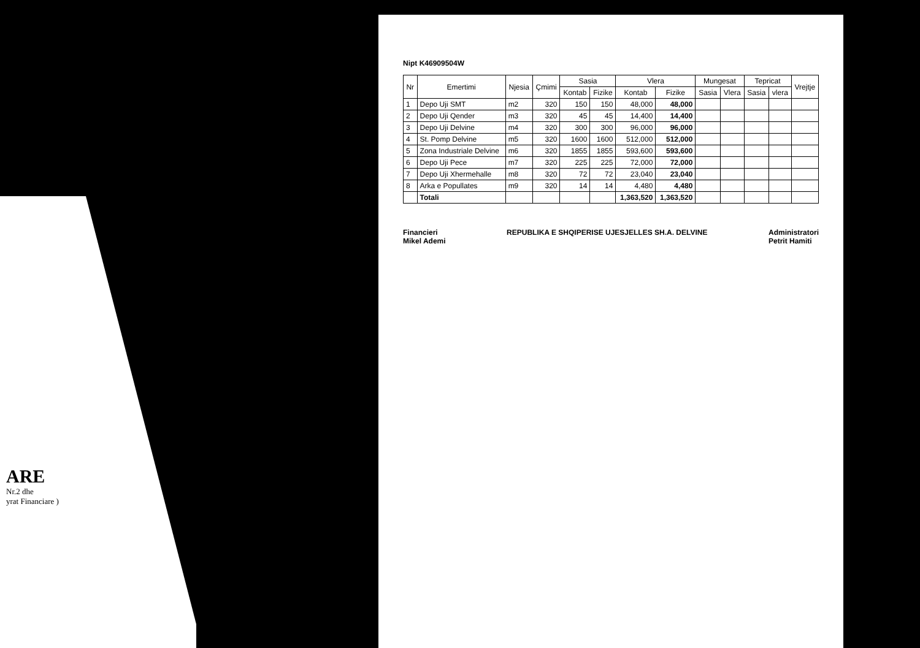ARE
Nr.2 dhe
yrat Financiare )
Nipt K46909504W
| Nr | Emertimi | Njesia | Çmimi | Sasia | | Vlera | | Mungesat | | Tepricat | | Vrejtje |
| --- | --- | --- | --- | --- | --- | --- | --- | --- | --- | --- | --- | --- |
| | | | | Kontab | Fizike | Kontab | Fizike | Sasia | Vlera | Sasia | vlera | |
| 1 | Depo Uji SMT | m2 | 320 | 150 | 150 | 48,000 | 48,000 | | | | | |
| 2 | Depo Uji Qender | m3 | 320 | 45 | 45 | 14,400 | 14,400 | | | | | |
| 3 | Depo Uji Delvine | m4 | 320 | 300 | 300 | 96,000 | 96,000 | | | | | |
| 4 | St. Pomp Delvine | m5 | 320 | 1600 | 1600 | 512,000 | 512,000 | | | | | |
| 5 | Zona Industriale Delvine | m6 | 320 | 1855 | 1855 | 593,600 | 593,600 | | | | | |
| 6 | Depo Uji Pece | m7 | 320 | 225 | 225 | 72,000 | 72,000 | | | | | |
| 7 | Depo Uji Xhermehalle | m8 | 320 | 72 | 72 | 23,040 | 23,040 | | | | | |
| 8 | Arka e Popullates | m9 | 320 | 14 | 14 | 4,480 | 4,480 | | | | | |
| | Totali | | | | | 1,363,520 | 1,363,520 | | | | | |
Financieri
Mikel Ademi
REPUBLIKA E SHQIPERISE UJESJELLES SH.A. DELVINE
Administratori
Petrit Hamiti